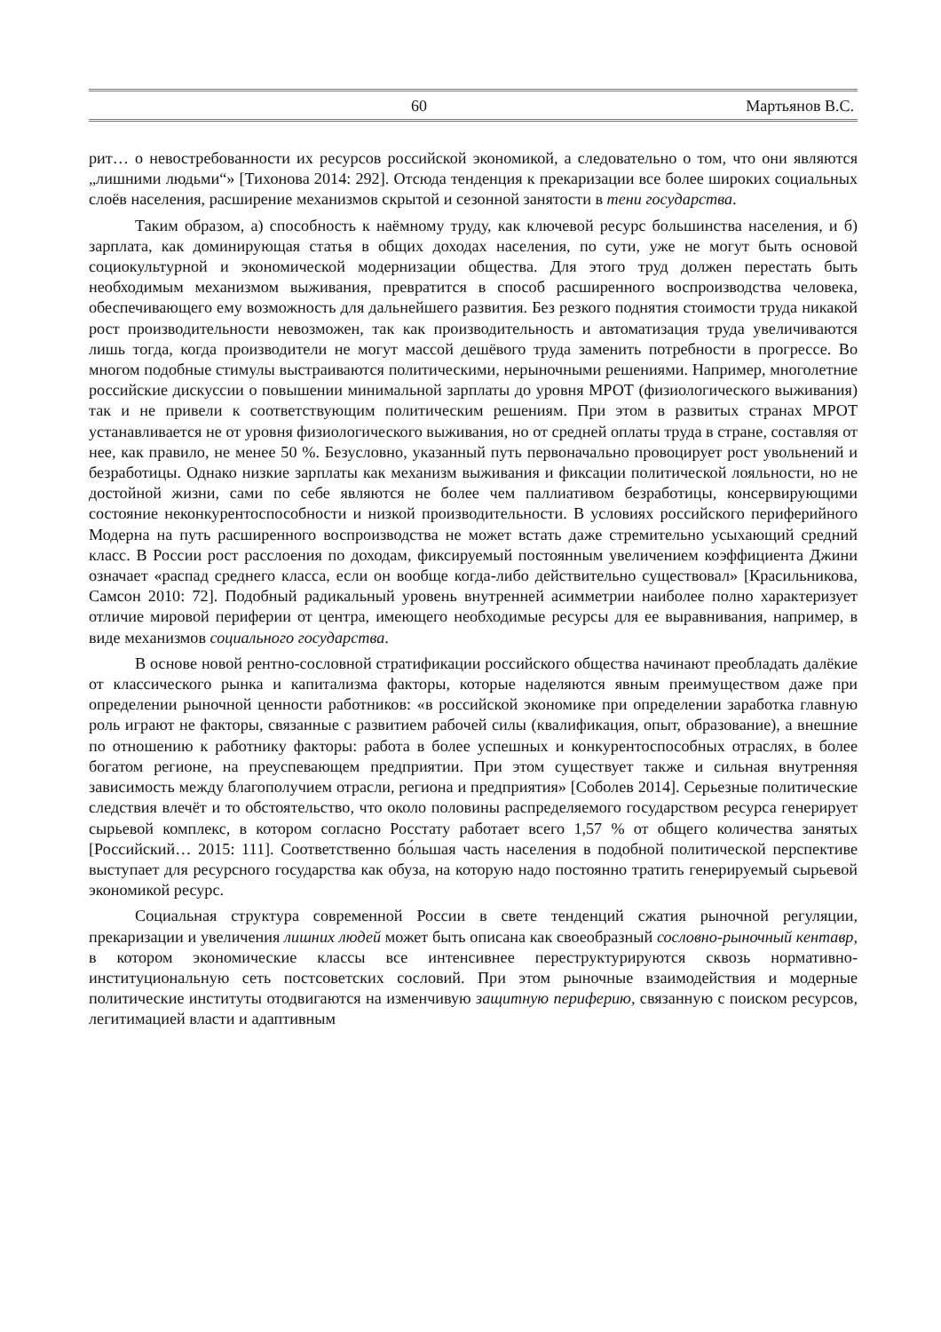60 Мартьянов В.С.
рит… о невостребованности их ресурсов российской экономикой, а следовательно о том, что они являются „лишними людьми“» [Тихонова 2014: 292]. Отсюда тенденция к прекаризации все более широких социальных слоёв населения, расширение механизмов скрытой и сезонной занятости в тени государства.
Таким образом, а) способность к наёмному труду, как ключевой ресурс большинства населения, и б) зарплата, как доминирующая статья в общих доходах населения, по сути, уже не могут быть основой социокультурной и экономической модернизации общества. Для этого труд должен перестать быть необходимым механизмом выживания, превратится в способ расширенного воспроизводства человека, обеспечивающего ему возможность для дальнейшего развития. Без резкого поднятия стоимости труда никакой рост производительности невозможен, так как производительность и автоматизация труда увеличиваются лишь тогда, когда производители не могут массой дешёвого труда заменить потребности в прогрессе. Во многом подобные стимулы выстраиваются политическими, нерыночными решениями. Например, многолетние российские дискуссии о повышении минимальной зарплаты до уровня МРОТ (физиологического выживания) так и не привели к соответствующим политическим решениям. При этом в развитых странах МРОТ устанавливается не от уровня физиологического выживания, но от средней оплаты труда в стране, составляя от нее, как правило, не менее 50 %. Безусловно, указанный путь первоначально провоцирует рост увольнений и безработицы. Однако низкие зарплаты как механизм выживания и фиксации политической лояльности, но не достойной жизни, сами по себе являются не более чем паллиативом безработицы, консервирующими состояние неконкурентоспособности и низкой производительности. В условиях российского периферийного Модерна на путь расширенного воспроизводства не может встать даже стремительно усыхающий средний класс. В России рост расслоения по доходам, фиксируемый постоянным увеличением коэффициента Джини означает «распад среднего класса, если он вообще когда-либо действительно существовал» [Красильникова, Самсон 2010: 72]. Подобный радикальный уровень внутренней асимметрии наиболее полно характеризует отличие мировой периферии от центра, имеющего необходимые ресурсы для ее выравнивания, например, в виде механизмов социального государства.
В основе новой рентно-сословной стратификации российского общества начинают преобладать далёкие от классического рынка и капитализма факторы, которые наделяются явным преимуществом даже при определении рыночной ценности работников: «в российской экономике при определении заработка главную роль играют не факторы, связанные с развитием рабочей силы (квалификация, опыт, образование), а внешние по отношению к работнику факторы: работа в более успешных и конкурентоспособных отраслях, в более богатом регионе, на преуспевающем предприятии. При этом существует также и сильная внутренняя зависимость между благополучием отрасли, региона и предприятия» [Соболев 2014]. Серьезные политические следствия влечёт и то обстоятельство, что около половины распределяемого государством ресурса генерирует сырьевой комплекс, в котором согласно Росстату работает всего 1,57 % от общего количества занятых [Российский… 2015: 111]. Соответственно бо́льшая часть населения в подобной политической перспективе выступает для ресурсного государства как обуза, на которую надо постоянно тратить генерируемый сырьевой экономикой ресурс.
Социальная структура современной России в свете тенденций сжатия рыночной регуляции, прекаризации и увеличения лишних людей может быть описана как своеобразный сословно-рыночный кентавр, в котором экономические классы все интенсивнее переструктурируются сквозь нормативно-институциональную сеть постсоветских сословий. При этом рыночные взаимодействия и модерные политические институты отодвигаются на изменчивую защитную периферию, связанную с поиском ресурсов, легитимацией власти и адаптивным